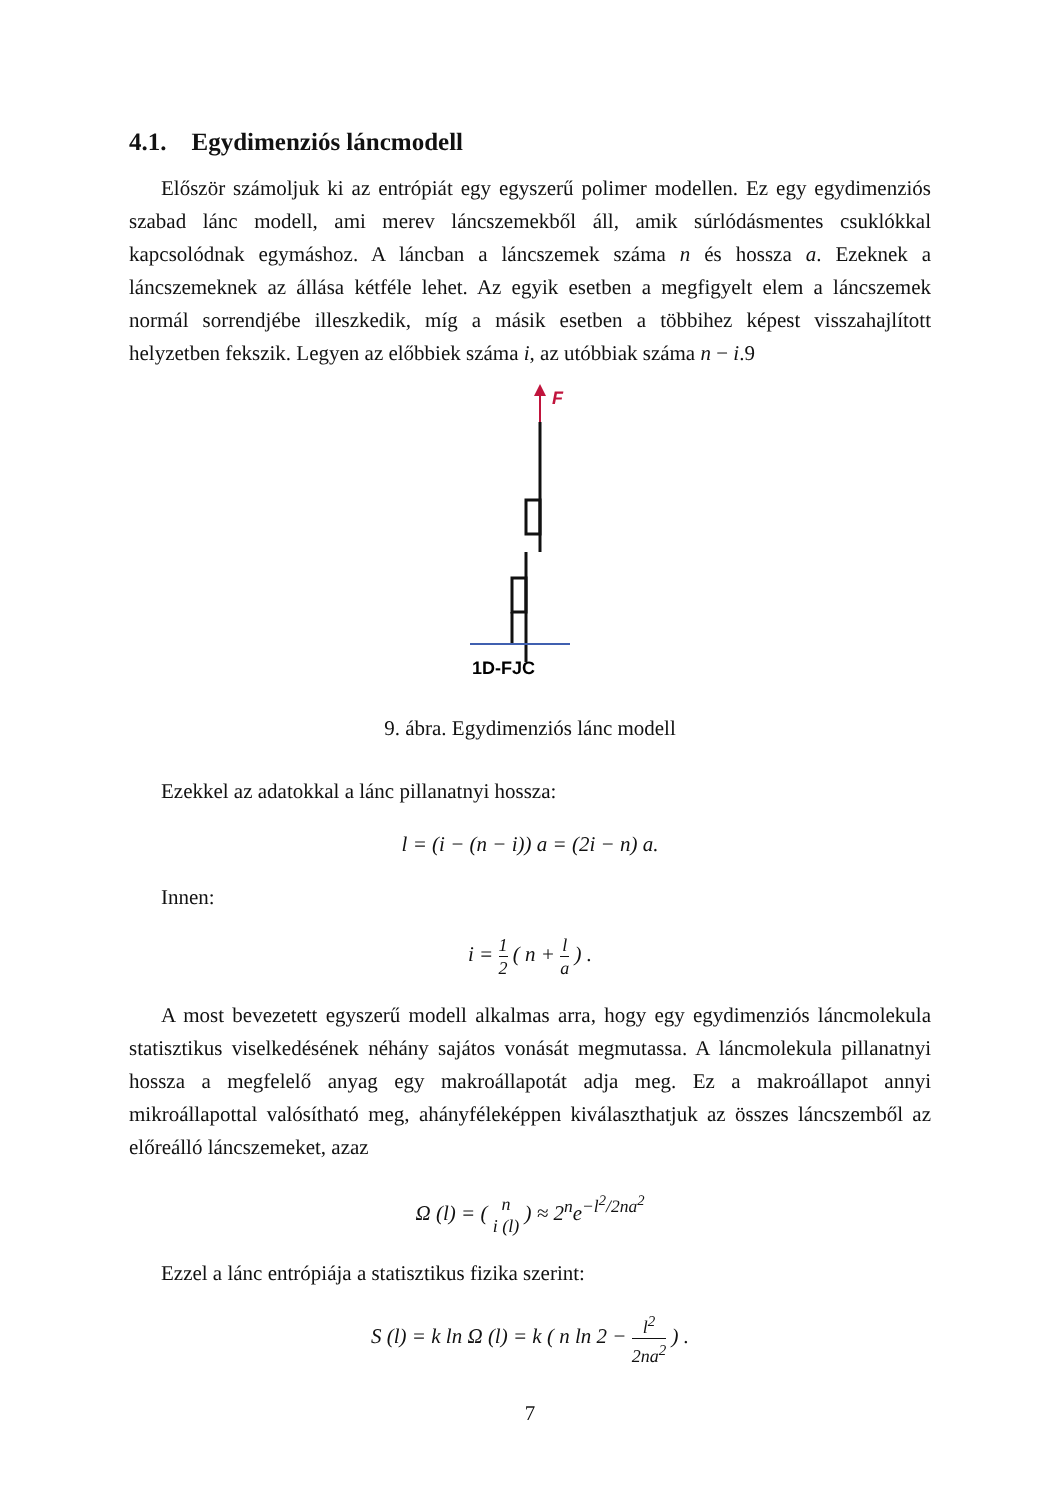4.1. Egydimenziós láncmodell
Először számoljuk ki az entrópiát egy egyszerű polimer modellen. Ez egy egydimenziós szabad lánc modell, ami merev láncszemekből áll, amik súrlódásmentes csuklókkal kapcsolódnak egymáshoz. A láncban a láncszemek száma n és hossza a. Ezeknek a láncszemeknek az állása kétféle lehet. Az egyik esetben a megfigyelt elem a láncszemek normál sorrendjébe illeszkedik, míg a másik esetben a többihez képest visszahajlított helyzetben fekszik. Legyen az előbbiek száma i, az utóbbiak száma n − i.9
F
1D-FJC
9. ábra. Egydimenziós lánc modell
Ezekkel az adatokkal a lánc pillanatnyi hossza:
l = (i − (n − i)) a = (2i − n) a.
Innen:
i = 1 2 ( n + l a ) .
A most bevezetett egyszerű modell alkalmas arra, hogy egy egydimenziós láncmolekula statisztikus viselkedésének néhány sajátos vonását megmutassa. A láncmolekula pillanatnyi hossza a megfelelő anyag egy makroállapotát adja meg. Ez a makroállapot annyi mikroállapottal valósítható meg, ahányféleképpen kiválaszthatjuk az összes láncszemből az előreálló láncszemeket, azaz
Ω (l) = ( n i (l) ) ≈ 2<sup>n</sup>e<sup>−l<sup>2</sup>/2na<sup>2</sup></sup>
Ezzel a lánc entrópiája a statisztikus fizika szerint:
S (l) = k ln Ω (l) = k ( n ln 2 − l<sup>2</sup> 2na<sup>2</sup> ) .
7